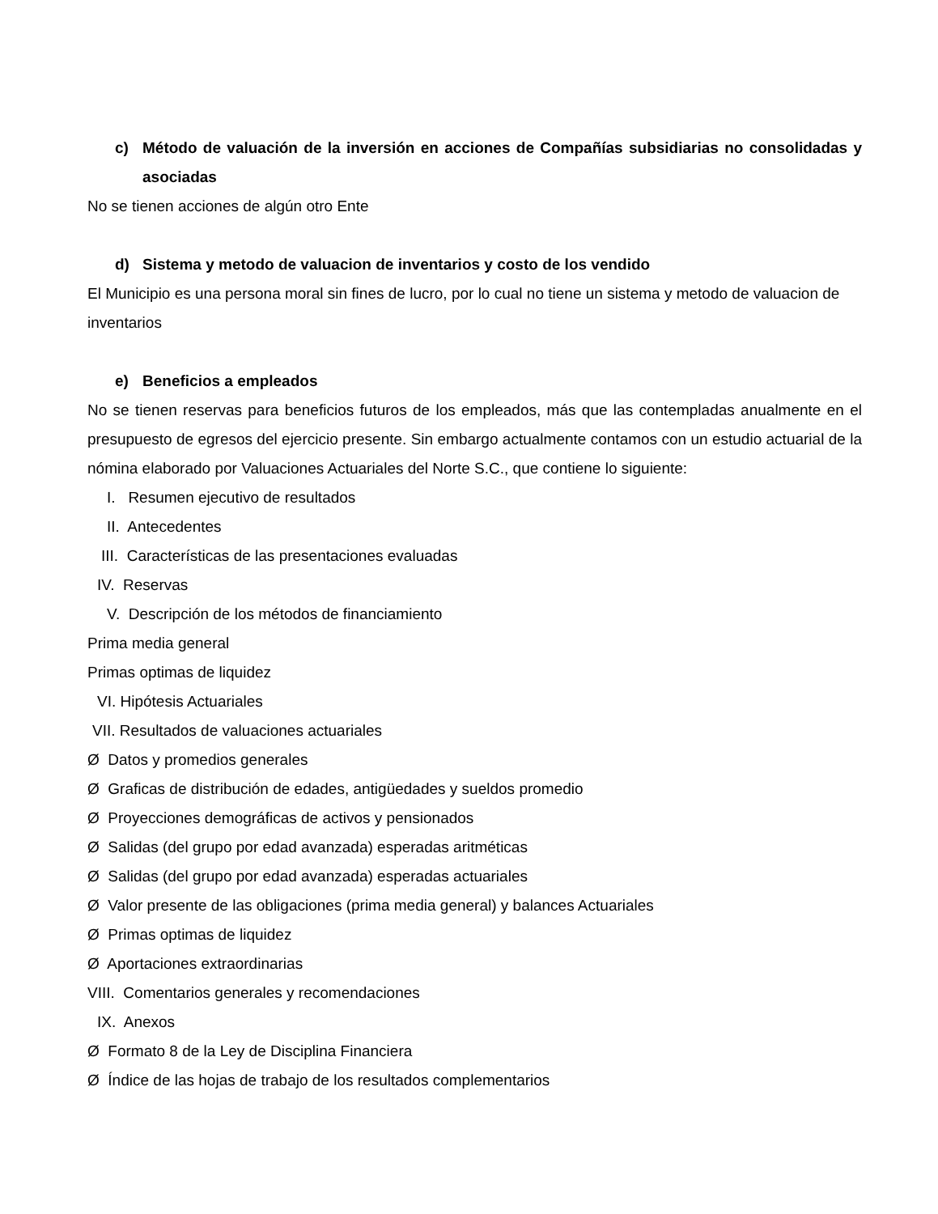c) Método de valuación de la inversión en acciones de Compañías subsidiarias no consolidadas y asociadas
No se tienen acciones de algún otro Ente
d) Sistema y metodo de valuacion de inventarios y costo de los vendido
El Municipio es una persona moral sin fines de lucro, por lo cual no tiene un sistema y metodo de valuacion de inventarios
e) Beneficios a empleados
No se tienen reservas para beneficios futuros de los empleados, más que las contempladas anualmente en el presupuesto de egresos del ejercicio presente. Sin embargo actualmente contamos con un estudio actuarial de la nómina elaborado por Valuaciones Actuariales del Norte S.C., que contiene lo siguiente:
I. Resumen ejecutivo de resultados
II. Antecedentes
III. Características de las presentaciones evaluadas
IV. Reservas
V. Descripción de los métodos de financiamiento
Prima media general
Primas optimas de liquidez
VI. Hipótesis Actuariales
VII. Resultados de valuaciones actuariales
Ø Datos y promedios generales
Ø Graficas de distribución de edades, antigüedades y sueldos promedio
Ø Proyecciones demográficas de activos y pensionados
Ø Salidas (del grupo por edad avanzada) esperadas aritméticas
Ø Salidas (del grupo por edad avanzada) esperadas actuariales
Ø Valor presente de las obligaciones (prima media general) y balances Actuariales
Ø Primas optimas de liquidez
Ø Aportaciones extraordinarias
VIII. Comentarios generales y recomendaciones
IX. Anexos
Ø Formato 8 de la Ley de Disciplina Financiera
Ø Índice de las hojas de trabajo de los resultados complementarios